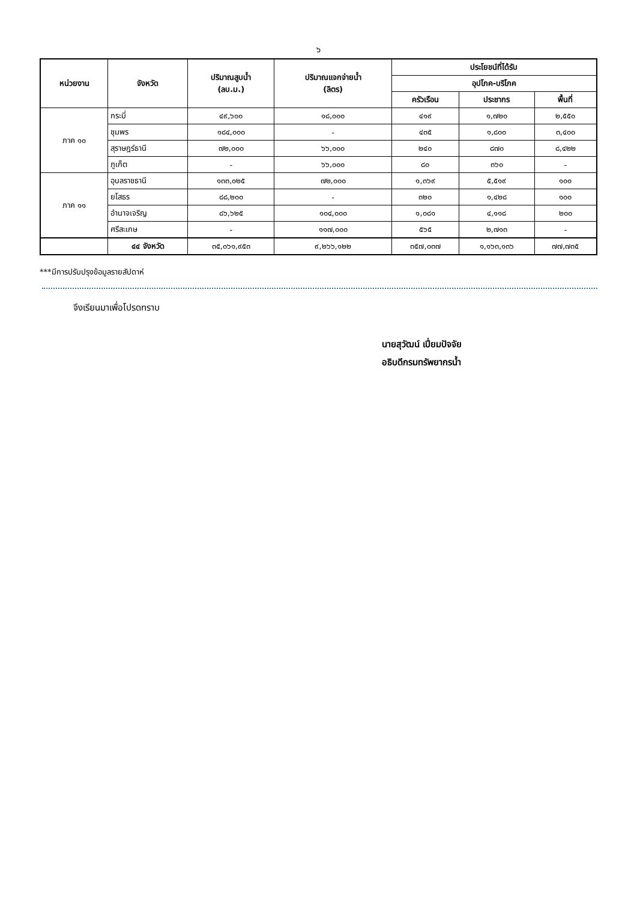๖
| หน่วยงาน | จังหวัด | ปริมาณสูบน้ำ (ลบ.ม.) | ปริมาณแจกจ่ายน้ำ (ลิตร) | ประโยชน์ที่ได้รับ | | |
| --- | --- | --- | --- | --- | --- | --- |
| | | | | อุปโภค-บริโภค | | |
| | | | | ครัวเรือน | ประชากร | พื้นที่ |
| ภาค ๑๐ | กระบี่ | ๔๙,๖๐๐ | ๑๘,๐๐๐ | ๔๑๙ | ๑,๗๒๐ | ๒,๕๕๐ |
| | ชุมพร | ๑๘๔,๐๐๐ | - | ๔๓๕ | ๑,๘๐๐ | ๓,๔๐๐ |
| | สุราษฎร์ธานี | ๗๒,๐๐๐ | ๖๖,๐๐๐ | ๒๔๐ | ๘๗๐ | ๘,๔๒๒ |
| | ภูเก็ต | - | ๖๖,๐๐๐ | ๘๐ | ๓๖๐ | - |
| ภาค ๑๑ | อุบลราชธานี | ๑๓๓,๐๒๕ | ๗๒,๐๐๐ | ๑,๓๖๙ | ๕,๕๑๙ | ๑๐๐ |
| | ยโสธร | ๘๘,๒๐๐ | - | ๓๒๐ | ๑,๔๒๘ | ๑๐๐ |
| | อำนาจเจริญ | ๘๖,๖๒๕ | ๑๐๔,๐๐๐ | ๑,๐๘๑ | ๔,๑๑๘ | ๒๐๐ |
| | ศรีสะเกษ | - | ๑๑๗,๐๐๐ | ๕๖๕ | ๒,๗๑๓ | - |
| | ๔๔ จังหวัด | ๓๕,๐๖๑,๙๕๓ | ๙,๒๖๖,๑๒๒ | ๓๕๗,๐๓๗ | ๑,๑๖๓,๑๓๖ | ๗๗,๗๓๕ |
***มีการปรับปรุงข้อมูลรายสัปดาห์
จึงเรียนมาเพื่อโปรดทราบ
นายสุวัฒน์ เปี่ยมปัจจัย
อธิบดีกรมทรัพยากรน้ำ